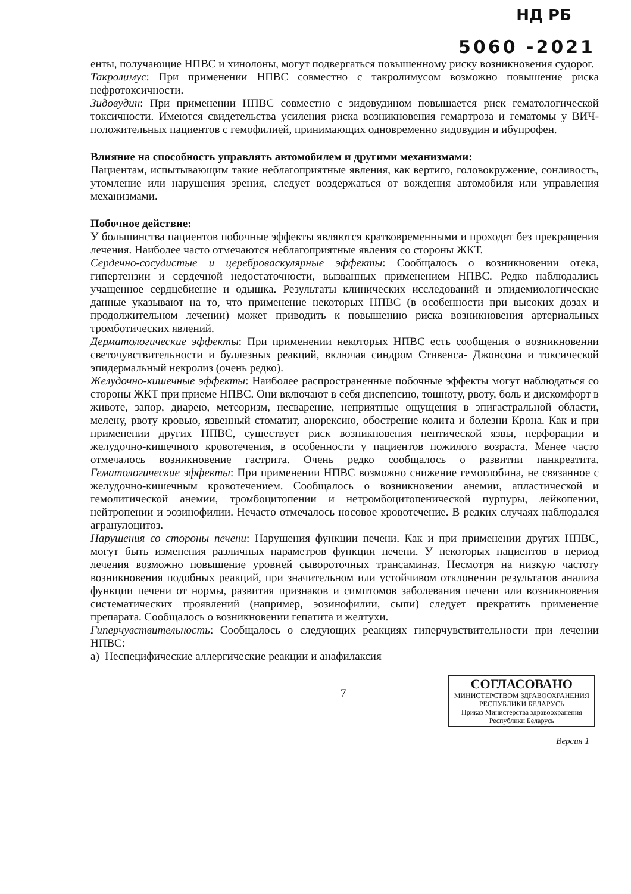НД РБ
5060 -2021
енты, получающие НПВС и хинолоны, могут подвергаться повышенному риску возникновения судорог.
Такролимус: При применении НПВС совместно с такролимусом возможно повышение риска нефротоксичности.
Зидовудин: При применении НПВС совместно с зидовудином повышается риск гематологической токсичности. Имеются свидетельства усиления риска возникновения гемартроза и гематомы у ВИЧ-положительных пациентов с гемофилией, принимающих одновременно зидовудин и ибупрофен.
Влияние на способность управлять автомобилем и другими механизмами:
Пациентам, испытывающим такие неблагоприятные явления, как вертиго, головокружение, сонливость, утомление или нарушения зрения, следует воздержаться от вождения автомобиля или управления механизмами.
Побочное действие:
У большинства пациентов побочные эффекты являются кратковременными и проходят без прекращения лечения. Наиболее часто отмечаются неблагоприятные явления со стороны ЖКТ.
Сердечно-сосудистые и цереброваскулярные эффекты: Сообщалось о возникновении отека, гипертензии и сердечной недостаточности, вызванных применением НПВС. Редко наблюдались учащенное сердцебиение и одышка. Результаты клинических исследований и эпидемиологические данные указывают на то, что применение некоторых НПВС (в особенности при высоких дозах и продолжительном лечении) может приводить к повышению риска возникновения артериальных тромботических явлений.
Дерматологические эффекты: При применении некоторых НПВС есть сообщения о возникновении светочувствительности и буллезных реакций, включая синдром Стивенса- Джонсона и токсической эпидермальный некролиз (очень редко).
Желудочно-кишечные эффекты: Наиболее распространенные побочные эффекты могут наблюдаться со стороны ЖКТ при приеме НПВС. Они включают в себя диспепсию, тошноту, рвоту, боль и дискомфорт в животе, запор, диарею, метеоризм, несварение, неприятные ощущения в эпигастральной области, мелену, рвоту кровью, язвенный стоматит, анорексию, обострение колита и болезни Крона. Как и при применении других НПВС, существует риск возникновения пептической язвы, перфорации и желудочно-кишечного кровотечения, в особенности у пациентов пожилого возраста. Менее часто отмечалось возникновение гастрита. Очень редко сообщалось о развитии панкреатита. Гематологические эффекты: При применении НПВС возможно снижение гемоглобина, не связанное с желудочно-кишечным кровотечением. Сообщалось о возникновении анемии, апластической и гемолитической анемии, тромбоцитопении и нетромбоцитопенической пурпуры, лейкопении, нейтропении и эозинофилии. Нечасто отмечалось носовое кровотечение. В редких случаях наблюдался агранулоцитоз.
Нарушения со стороны печени: Нарушения функции печени. Как и при применении других НПВС, могут быть изменения различных параметров функции печени. У некоторых пациентов в период лечения возможно повышение уровней сывороточных трансаминаз. Несмотря на низкую частоту возникновения подобных реакций, при значительном или устойчивом отклонении результатов анализа функции печени от нормы, развития признаков и симптомов заболевания печени или возникновения систематических проявлений (например, эозинофилии, сыпи) следует прекратить применение препарата. Сообщалось о возникновении гепатита и желтухи.
Гиперчувствительность: Сообщалось о следующих реакциях гиперчувствительности при лечении НПВС:
а) Неспецифические аллергические реакции и анафилаксия
7
СОГЛАСОВАНО
МИНИСТЕРСТВОМ ЗДРАВООХРАНЕНИЯ
РЕСПУБЛИКИ БЕЛАРУСЬ
Приказ Министерства здравоохранения
Республики Беларусь
Версия 1